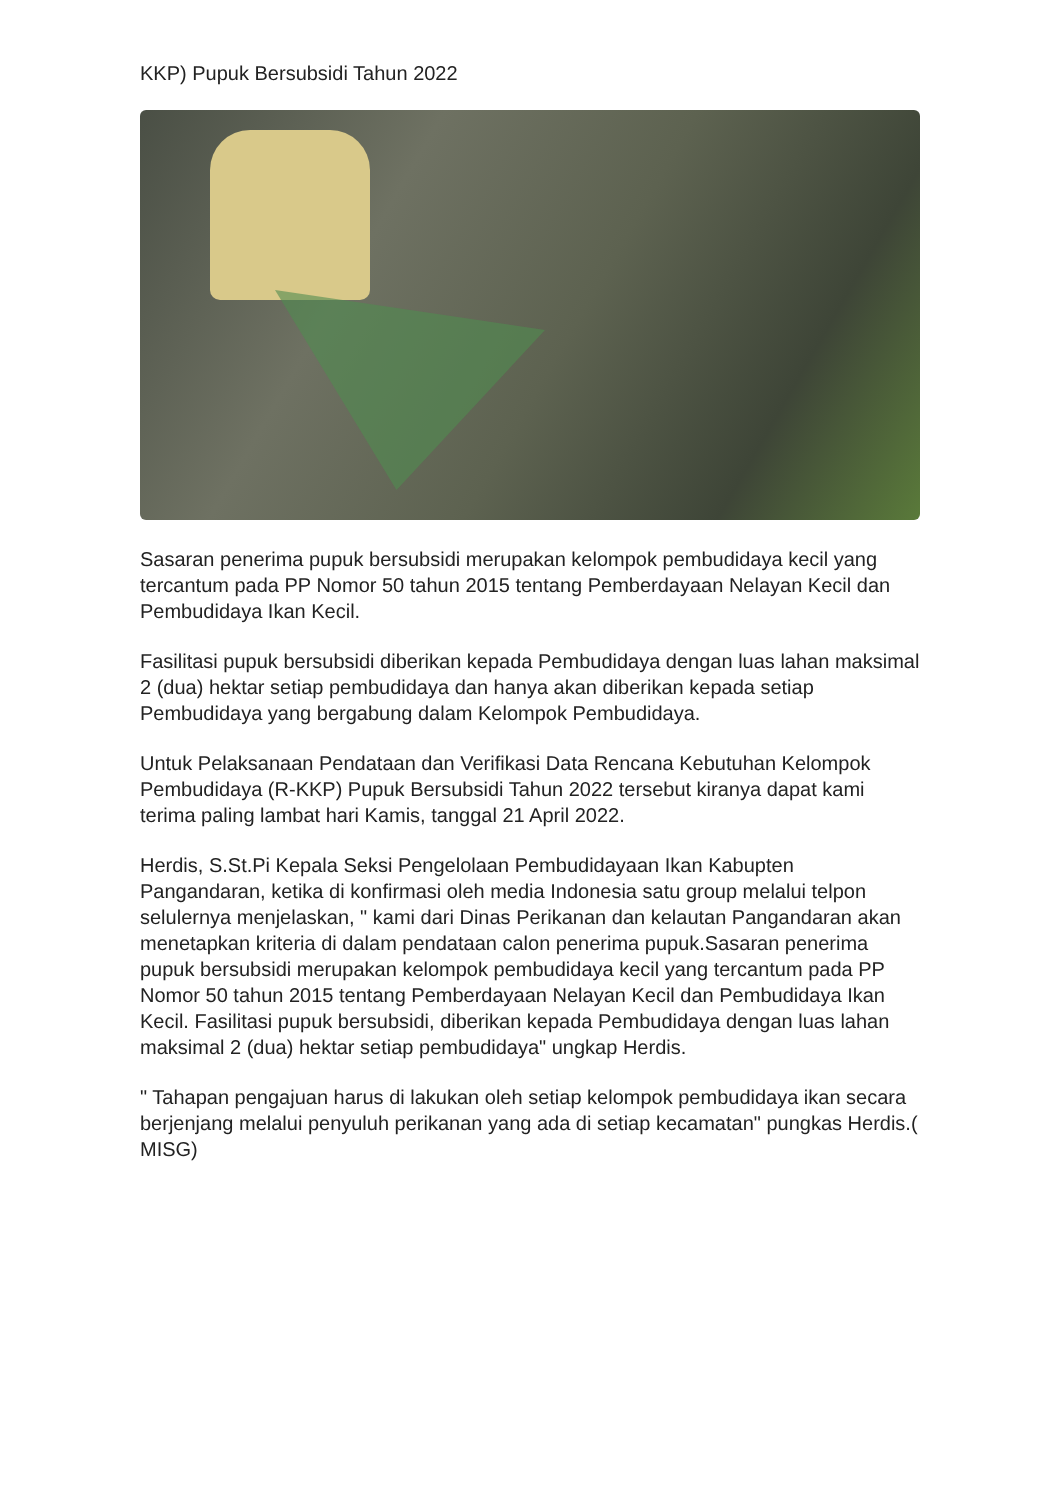KKP) Pupuk Bersubsidi Tahun 2022
Sasaran penerima pupuk bersubsidi merupakan kelompok pembudidaya kecil yang tercantum pada PP Nomor 50 tahun 2015 tentang Pemberdayaan Nelayan Kecil dan Pembudidaya Ikan Kecil.
Fasilitasi pupuk bersubsidi diberikan kepada Pembudidaya dengan luas lahan maksimal 2 (dua) hektar setiap pembudidaya dan hanya akan diberikan kepada setiap Pembudidaya yang bergabung dalam Kelompok Pembudidaya.
Untuk Pelaksanaan Pendataan dan Verifikasi Data Rencana Kebutuhan Kelompok Pembudidaya (R-KKP) Pupuk Bersubsidi Tahun 2022 tersebut kiranya dapat kami terima paling lambat hari Kamis, tanggal 21 April 2022.
Herdis, S.St.Pi Kepala Seksi Pengelolaan Pembudidayaan Ikan Kabupten Pangandaran, ketika di konfirmasi oleh media Indonesia satu group melalui telpon selulernya menjelaskan, " kami dari Dinas Perikanan dan kelautan Pangandaran akan menetapkan kriteria di dalam pendataan calon penerima pupuk.Sasaran penerima pupuk bersubsidi merupakan kelompok pembudidaya kecil yang tercantum pada PP Nomor 50 tahun 2015 tentang Pemberdayaan Nelayan Kecil dan Pembudidaya Ikan Kecil. Fasilitasi pupuk bersubsidi, diberikan kepada Pembudidaya dengan luas lahan maksimal 2 (dua) hektar setiap pembudidaya" ungkap Herdis.
" Tahapan pengajuan harus di lakukan oleh setiap kelompok pembudidaya ikan secara berjenjang melalui penyuluh perikanan yang ada di setiap kecamatan" pungkas Herdis.( MISG)